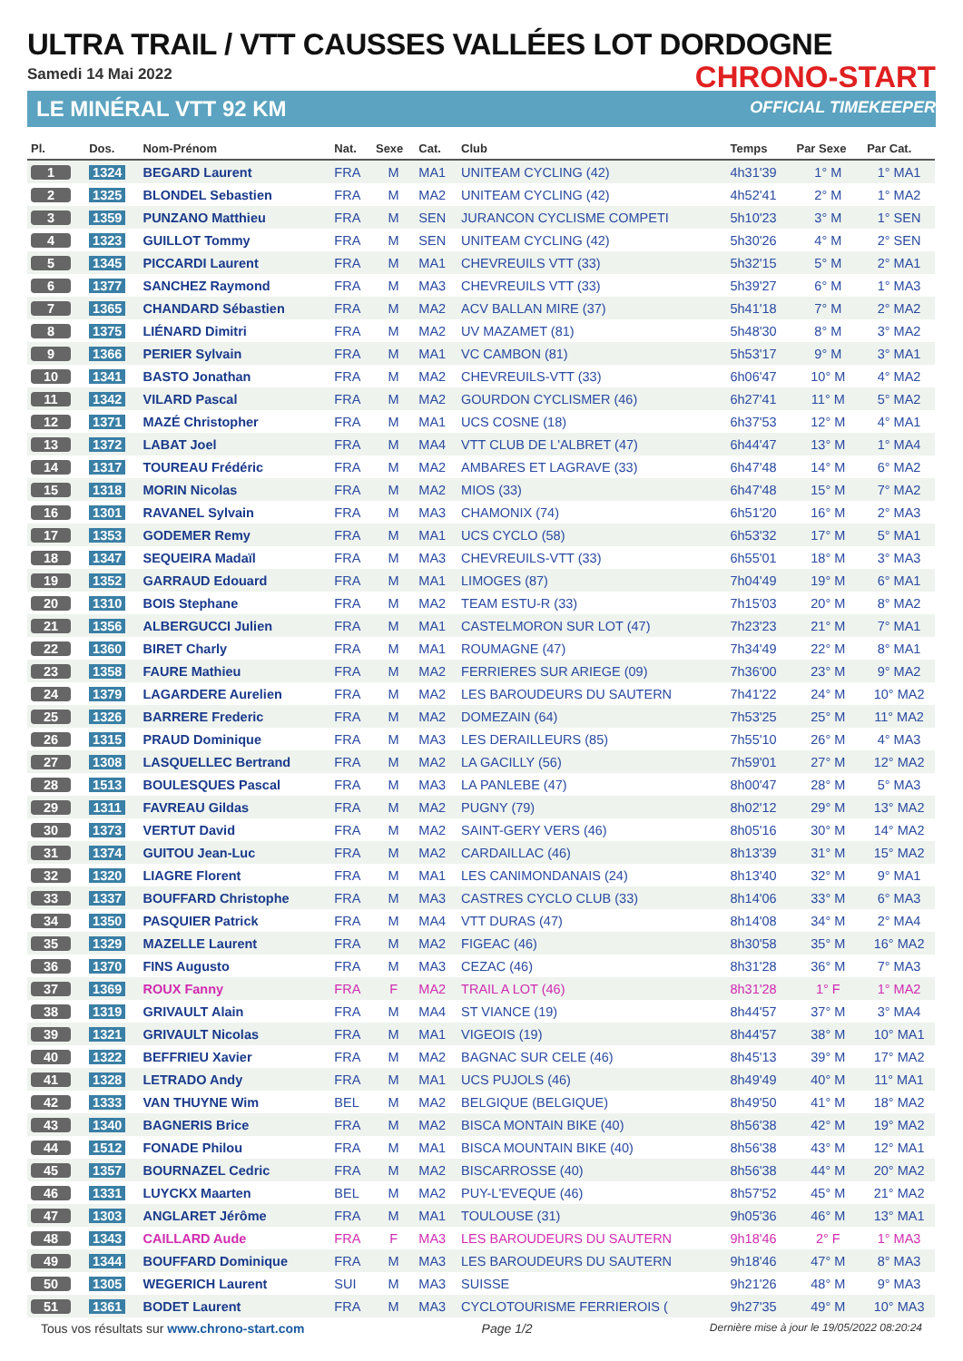ULTRA TRAIL / VTT CAUSSES VALLÉES LOT DORDOGNE
Samedi 14 Mai 2022
LE MINÉRAL VTT 92 KM
CHRONO-START
OFFICIAL TIMEKEEPER
| Pl. | Dos. | Nom-Prénom | Nat. | Sexe | Cat. | Club | Temps | Par Sexe | Par Cat. |
| --- | --- | --- | --- | --- | --- | --- | --- | --- | --- |
| 1 | 1324 | BEGARD Laurent | FRA | M | MA1 | UNITEAM CYCLING (42) | 4h31'39 | 1° M | 1° MA1 |
| 2 | 1325 | BLONDEL Sebastien | FRA | M | MA2 | UNITEAM CYCLING (42) | 4h52'41 | 2° M | 1° MA2 |
| 3 | 1359 | PUNZANO Matthieu | FRA | M | SEN | JURANCON CYCLISME COMPETI | 5h10'23 | 3° M | 1° SEN |
| 4 | 1323 | GUILLOT Tommy | FRA | M | SEN | UNITEAM CYCLING (42) | 5h30'26 | 4° M | 2° SEN |
| 5 | 1345 | PICCARDI Laurent | FRA | M | MA1 | CHEVREUILS VTT (33) | 5h32'15 | 5° M | 2° MA1 |
| 6 | 1377 | SANCHEZ Raymond | FRA | M | MA3 | CHEVREUILS VTT (33) | 5h39'27 | 6° M | 1° MA3 |
| 7 | 1365 | CHANDARD Sébastien | FRA | M | MA2 | ACV BALLAN MIRE (37) | 5h41'18 | 7° M | 2° MA2 |
| 8 | 1375 | LIÉNARD Dimitri | FRA | M | MA2 | UV MAZAMET (81) | 5h48'30 | 8° M | 3° MA2 |
| 9 | 1366 | PERIER Sylvain | FRA | M | MA1 | VC CAMBON (81) | 5h53'17 | 9° M | 3° MA1 |
| 10 | 1341 | BASTO Jonathan | FRA | M | MA2 | CHEVREUILS-VTT (33) | 6h06'47 | 10° M | 4° MA2 |
| 11 | 1342 | VILARD Pascal | FRA | M | MA2 | GOURDON CYCLISMER (46) | 6h27'41 | 11° M | 5° MA2 |
| 12 | 1371 | MAZÉ Christopher | FRA | M | MA1 | UCS COSNE (18) | 6h37'53 | 12° M | 4° MA1 |
| 13 | 1372 | LABAT Joel | FRA | M | MA4 | VTT CLUB DE L'ALBRET (47) | 6h44'47 | 13° M | 1° MA4 |
| 14 | 1317 | TOUREAU Frédéric | FRA | M | MA2 | AMBARES ET LAGRAVE (33) | 6h47'48 | 14° M | 6° MA2 |
| 15 | 1318 | MORIN Nicolas | FRA | M | MA2 | MIOS (33) | 6h47'48 | 15° M | 7° MA2 |
| 16 | 1301 | RAVANEL Sylvain | FRA | M | MA3 | CHAMONIX (74) | 6h51'20 | 16° M | 2° MA3 |
| 17 | 1353 | GODEMER Remy | FRA | M | MA1 | UCS CYCLO (58) | 6h53'32 | 17° M | 5° MA1 |
| 18 | 1347 | SEQUEIRA Madaïl | FRA | M | MA3 | CHEVREUILS-VTT (33) | 6h55'01 | 18° M | 3° MA3 |
| 19 | 1352 | GARRAUD Edouard | FRA | M | MA1 | LIMOGES (87) | 7h04'49 | 19° M | 6° MA1 |
| 20 | 1310 | BOIS Stephane | FRA | M | MA2 | TEAM ESTU-R (33) | 7h15'03 | 20° M | 8° MA2 |
| 21 | 1356 | ALBERGUCCI Julien | FRA | M | MA1 | CASTELMORON SUR LOT (47) | 7h23'23 | 21° M | 7° MA1 |
| 22 | 1360 | BIRET Charly | FRA | M | MA1 | ROUMAGNE (47) | 7h34'49 | 22° M | 8° MA1 |
| 23 | 1358 | FAURE Mathieu | FRA | M | MA2 | FERRIERES SUR ARIEGE (09) | 7h36'00 | 23° M | 9° MA2 |
| 24 | 1379 | LAGARDERE Aurelien | FRA | M | MA2 | LES BAROUDEURS DU SAUTERN | 7h41'22 | 24° M | 10° MA2 |
| 25 | 1326 | BARRERE Frederic | FRA | M | MA2 | DOMEZAIN (64) | 7h53'25 | 25° M | 11° MA2 |
| 26 | 1315 | PRAUD Dominique | FRA | M | MA3 | LES DERAILLEURS (85) | 7h55'10 | 26° M | 4° MA3 |
| 27 | 1308 | LASQUELLEC Bertrand | FRA | M | MA2 | LA GACILLY (56) | 7h59'01 | 27° M | 12° MA2 |
| 28 | 1513 | BOULESQUES Pascal | FRA | M | MA3 | LA PANLEBE (47) | 8h00'47 | 28° M | 5° MA3 |
| 29 | 1311 | FAVREAU Gildas | FRA | M | MA2 | PUGNY (79) | 8h02'12 | 29° M | 13° MA2 |
| 30 | 1373 | VERTUT David | FRA | M | MA2 | SAINT-GERY VERS (46) | 8h05'16 | 30° M | 14° MA2 |
| 31 | 1374 | GUITOU Jean-Luc | FRA | M | MA2 | CARDAILLAC (46) | 8h13'39 | 31° M | 15° MA2 |
| 32 | 1320 | LIAGRE Florent | FRA | M | MA1 | LES CANIMONDANAIS (24) | 8h13'40 | 32° M | 9° MA1 |
| 33 | 1337 | BOUFFARD Christophe | FRA | M | MA3 | CASTRES CYCLO CLUB (33) | 8h14'06 | 33° M | 6° MA3 |
| 34 | 1350 | PASQUIER Patrick | FRA | M | MA4 | VTT DURAS (47) | 8h14'08 | 34° M | 2° MA4 |
| 35 | 1329 | MAZELLE Laurent | FRA | M | MA2 | FIGEAC (46) | 8h30'58 | 35° M | 16° MA2 |
| 36 | 1370 | FINS Augusto | FRA | M | MA3 | CEZAC (46) | 8h31'28 | 36° M | 7° MA3 |
| 37 | 1369 | ROUX Fanny | FRA | F | MA2 | TRAIL A LOT (46) | 8h31'28 | 1° F | 1° MA2 |
| 38 | 1319 | GRIVAULT Alain | FRA | M | MA4 | ST VIANCE (19) | 8h44'57 | 37° M | 3° MA4 |
| 39 | 1321 | GRIVAULT Nicolas | FRA | M | MA1 | VIGEOIS (19) | 8h44'57 | 38° M | 10° MA1 |
| 40 | 1322 | BEFFRIEU Xavier | FRA | M | MA2 | BAGNAC SUR CELE (46) | 8h45'13 | 39° M | 17° MA2 |
| 41 | 1328 | LETRADO Andy | FRA | M | MA1 | UCS PUJOLS (46) | 8h49'49 | 40° M | 11° MA1 |
| 42 | 1333 | VAN THUYNE Wim | BEL | M | MA2 | BELGIQUE (BELGIQUE) | 8h49'50 | 41° M | 18° MA2 |
| 43 | 1340 | BAGNERIS Brice | FRA | M | MA2 | BISCA MONTAIN BIKE (40) | 8h56'38 | 42° M | 19° MA2 |
| 44 | 1512 | FONADE Philou | FRA | M | MA1 | BISCA MOUNTAIN BIKE (40) | 8h56'38 | 43° M | 12° MA1 |
| 45 | 1357 | BOURNAZEL Cedric | FRA | M | MA2 | BISCARROSSE (40) | 8h56'38 | 44° M | 20° MA2 |
| 46 | 1331 | LUYCKX Maarten | BEL | M | MA2 | PUY-L'EVEQUE (46) | 8h57'52 | 45° M | 21° MA2 |
| 47 | 1303 | ANGLARET Jérôme | FRA | M | MA1 | TOULOUSE (31) | 9h05'36 | 46° M | 13° MA1 |
| 48 | 1343 | CAILLARD Aude | FRA | F | MA3 | LES BAROUDEURS DU SAUTERN | 9h18'46 | 2° F | 1° MA3 |
| 49 | 1344 | BOUFFARD Dominique | FRA | M | MA3 | LES BAROUDEURS DU SAUTERN | 9h18'46 | 47° M | 8° MA3 |
| 50 | 1305 | WEGERICH Laurent | SUI | M | MA3 | SUISSE | 9h21'26 | 48° M | 9° MA3 |
| 51 | 1361 | BODET Laurent | FRA | M | MA3 | CYCLOTOURISME FERRIEROIS ( | 9h27'35 | 49° M | 10° MA3 |
Tous vos résultats sur www.chrono-start.com Page 1/2 Dernière mise à jour le 19/05/2022 08:20:24